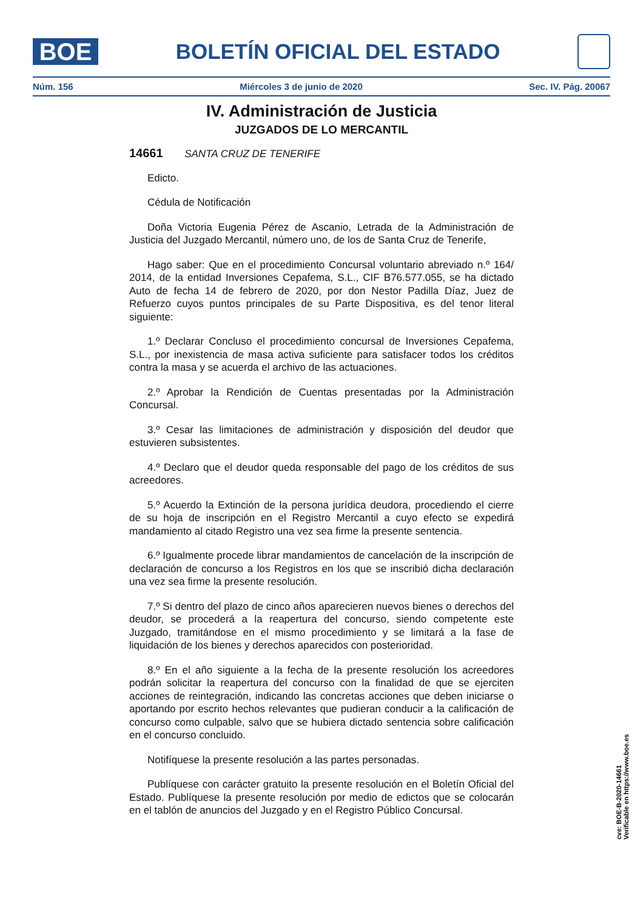BOE
BOLETÍN OFICIAL DEL ESTADO
Núm. 156 Miércoles 3 de junio de 2020 Sec. IV. Pág. 20067
IV. Administración de Justicia
JUZGADOS DE LO MERCANTIL
14661 SANTA CRUZ DE TENERIFE
Edicto.
Cédula de Notificación
Doña Victoria Eugenia Pérez de Ascanio, Letrada de la Administración de Justicia del Juzgado Mercantil, número uno, de los de Santa Cruz de Tenerife,
Hago saber: Que en el procedimiento Concursal voluntario abreviado n.º 164/ 2014, de la entidad Inversiones Cepafema, S.L., CIF B76.577.055, se ha dictado Auto de fecha 14 de febrero de 2020, por don Nestor Padilla Díaz, Juez de Refuerzo cuyos puntos principales de su Parte Dispositiva, es del tenor literal siguiente:
1.º Declarar Concluso el procedimiento concursal de Inversiones Cepafema, S.L., por inexistencia de masa activa suficiente para satisfacer todos los créditos contra la masa y se acuerda el archivo de las actuaciones.
2.º Aprobar la Rendición de Cuentas presentadas por la Administración Concursal.
3.º Cesar las limitaciones de administración y disposición del deudor que estuvieren subsistentes.
4.º Declaro que el deudor queda responsable del pago de los créditos de sus acreedores.
5.º Acuerdo la Extinción de la persona jurídica deudora, procediendo el cierre de su hoja de inscripción en el Registro Mercantil a cuyo efecto se expedirá mandamiento al citado Registro una vez sea firme la presente sentencia.
6.º Igualmente procede librar mandamientos de cancelación de la inscripción de declaración de concurso a los Registros en los que se inscribió dicha declaración una vez sea firme la presente resolución.
7.º Si dentro del plazo de cinco años aparecieren nuevos bienes o derechos del deudor, se procederá a la reapertura del concurso, siendo competente este Juzgado, tramitándose en el mismo procedimiento y se limitará a la fase de liquidación de los bienes y derechos aparecidos con posterioridad.
8.º En el año siguiente a la fecha de la presente resolución los acreedores podrán solicitar la reapertura del concurso con la finalidad de que se ejerciten acciones de reintegración, indicando las concretas acciones que deben iniciarse o aportando por escrito hechos relevantes que pudieran conducir a la calificación de concurso como culpable, salvo que se hubiera dictado sentencia sobre calificación en el concurso concluido.
Notifíquese la presente resolución a las partes personadas.
Publíquese con carácter gratuito la presente resolución en el Boletín Oficial del Estado. Publíquese la presente resolución por medio de edictos que se colocarán en el tablón de anuncios del Juzgado y en el Registro Público Concursal.
cve: BOE-B-2020-14661
Verificable en https://www.boe.es